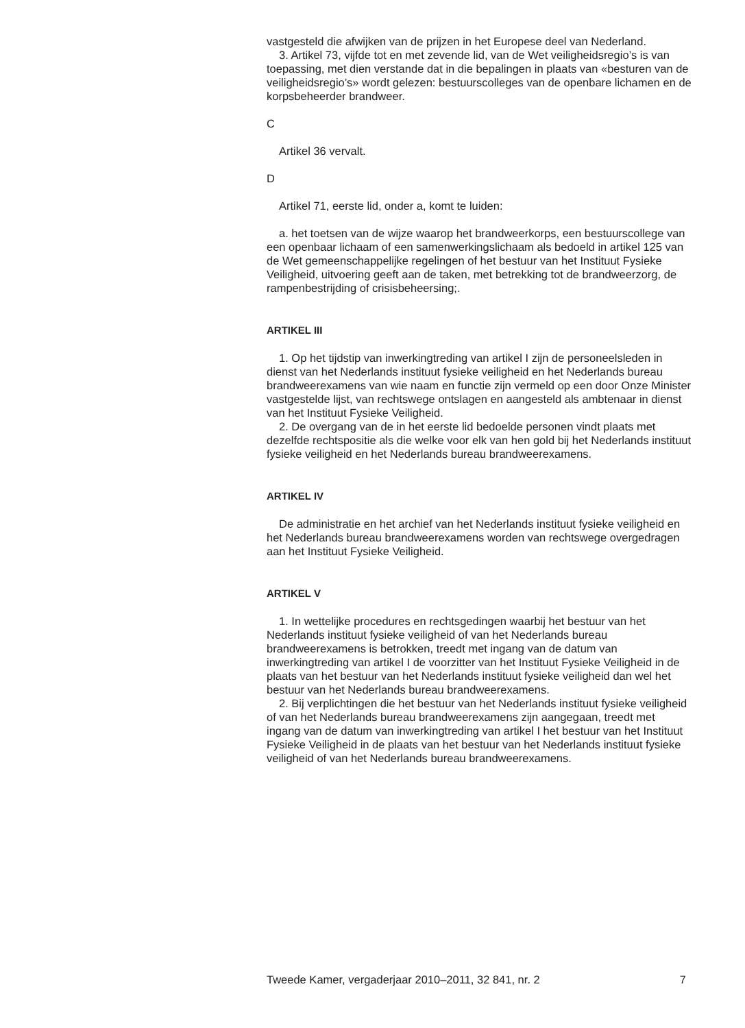vastgesteld die afwijken van de prijzen in het Europese deel van Nederland.
3. Artikel 73, vijfde tot en met zevende lid, van de Wet veiligheidsregio’s is van toepassing, met dien verstande dat in die bepalingen in plaats van «besturen van de veiligheidsregio’s» wordt gelezen: bestuurscolleges van de openbare lichamen en de korpsbeheerder brandweer.
C
Artikel 36 vervalt.
D
Artikel 71, eerste lid, onder a, komt te luiden:
a. het toetsen van de wijze waarop het brandweerkorps, een bestuurscollege van een openbaar lichaam of een samenwerkingslichaam als bedoeld in artikel 125 van de Wet gemeenschappelijke regelingen of het bestuur van het Instituut Fysieke Veiligheid, uitvoering geeft aan de taken, met betrekking tot de brandweerzorg, de rampenbestrijding of crisisbeheersing;.
ARTIKEL III
1. Op het tijdstip van inwerkingtreding van artikel I zijn de personeelsleden in dienst van het Nederlands instituut fysieke veiligheid en het Nederlands bureau brandweerexamens van wie naam en functie zijn vermeld op een door Onze Minister vastgestelde lijst, van rechtswege ontslagen en aangesteld als ambtenaar in dienst van het Instituut Fysieke Veiligheid.
2. De overgang van de in het eerste lid bedoelde personen vindt plaats met dezelfde rechtspositie als die welke voor elk van hen gold bij het Nederlands instituut fysieke veiligheid en het Nederlands bureau brandweerexamens.
ARTIKEL IV
De administratie en het archief van het Nederlands instituut fysieke veiligheid en het Nederlands bureau brandweerexamens worden van rechtswege overgedragen aan het Instituut Fysieke Veiligheid.
ARTIKEL V
1. In wettelijke procedures en rechtsgedingen waarbij het bestuur van het Nederlands instituut fysieke veiligheid of van het Nederlands bureau brandweerexamens is betrokken, treedt met ingang van de datum van inwerkingtreding van artikel I de voorzitter van het Instituut Fysieke Veiligheid in de plaats van het bestuur van het Nederlands instituut fysieke veiligheid dan wel het bestuur van het Nederlands bureau brandweerexamens.
2. Bij verplichtingen die het bestuur van het Nederlands instituut fysieke veiligheid of van het Nederlands bureau brandweerexamens zijn aangegaan, treedt met ingang van de datum van inwerkingtreding van artikel I het bestuur van het Instituut Fysieke Veiligheid in de plaats van het bestuur van het Nederlands instituut fysieke veiligheid of van het Nederlands bureau brandweerexamens.
Tweede Kamer, vergaderjaar 2010–2011, 32 841, nr. 2 7